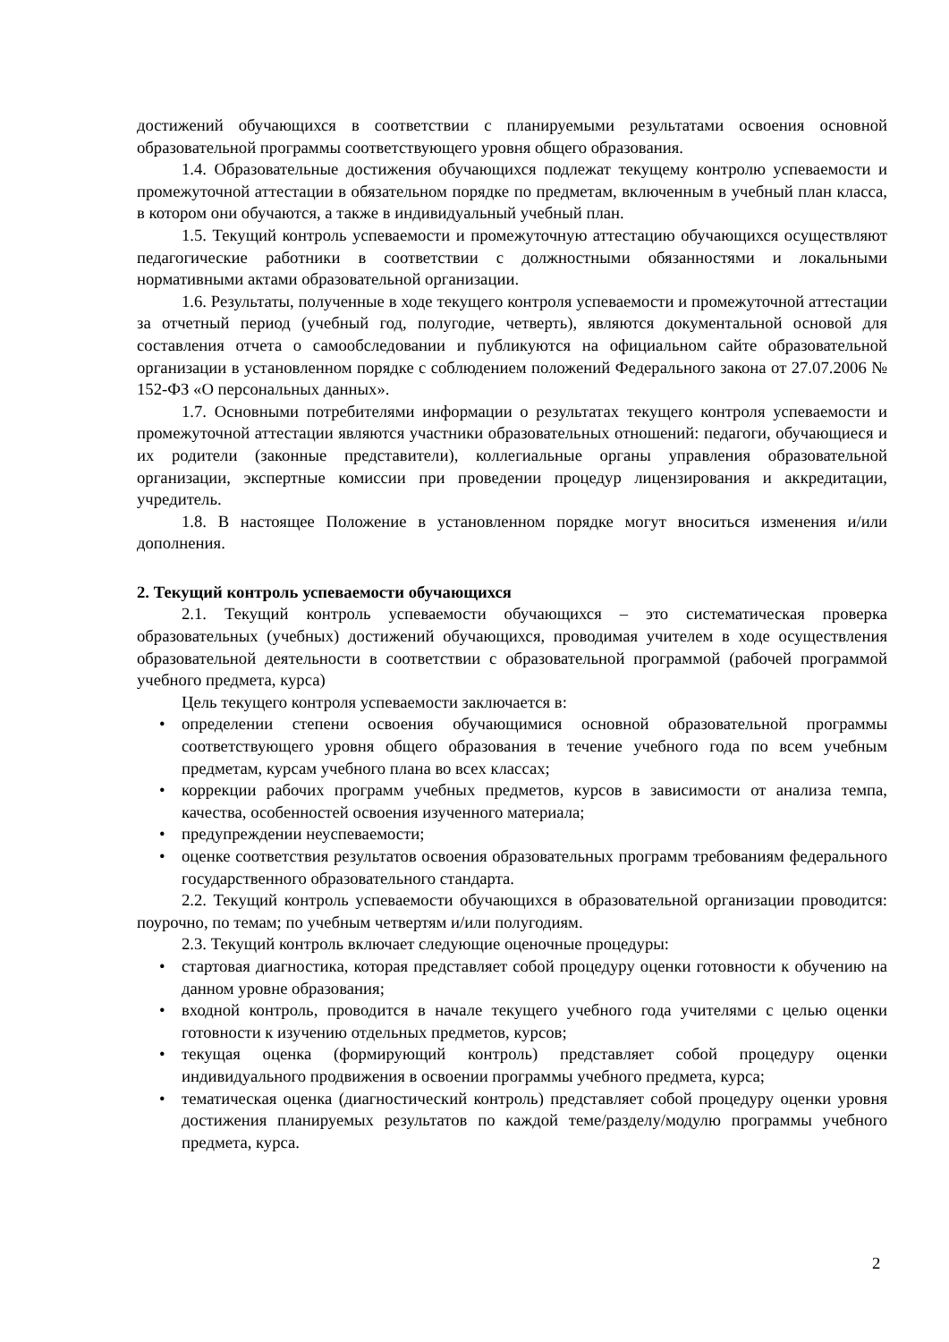достижений обучающихся в соответствии с планируемыми результатами освоения основной образовательной программы соответствующего уровня общего образования.
1.4. Образовательные достижения обучающихся подлежат текущему контролю успеваемости и промежуточной аттестации в обязательном порядке по предметам, включенным в учебный план класса, в котором они обучаются, а также в индивидуальный учебный план.
1.5. Текущий контроль успеваемости и промежуточную аттестацию обучающихся осуществляют педагогические работники в соответствии с должностными обязанностями и локальными нормативными актами образовательной организации.
1.6. Результаты, полученные в ходе текущего контроля успеваемости и промежуточной аттестации за отчетный период (учебный год, полугодие, четверть), являются документальной основой для составления отчета о самообследовании и публикуются на официальном сайте образовательной организации в установленном порядке с соблюдением положений Федерального закона от 27.07.2006 № 152-ФЗ «О персональных данных».
1.7. Основными потребителями информации о результатах текущего контроля успеваемости и промежуточной аттестации являются участники образовательных отношений: педагоги, обучающиеся и их родители (законные представители), коллегиальные органы управления образовательной организации, экспертные комиссии при проведении процедур лицензирования и аккредитации, учредитель.
1.8. В настоящее Положение в установленном порядке могут вноситься изменения и/или дополнения.
2. Текущий контроль успеваемости обучающихся
2.1. Текущий контроль успеваемости обучающихся – это систематическая проверка образовательных (учебных) достижений обучающихся, проводимая учителем в ходе осуществления образовательной деятельности в соответствии с образовательной программой (рабочей программой учебного предмета, курса)
Цель текущего контроля успеваемости заключается в:
• определении степени освоения обучающимися основной образовательной программы соответствующего уровня общего образования в течение учебного года по всем учебным предметам, курсам учебного плана во всех классах;
• коррекции рабочих программ учебных предметов, курсов в зависимости от анализа темпа, качества, особенностей освоения изученного материала;
• предупреждении неуспеваемости;
• оценке соответствия результатов освоения образовательных программ требованиям федерального государственного образовательного стандарта.
2.2. Текущий контроль успеваемости обучающихся в образовательной организации проводится: поурочно, по темам; по учебным четвертям и/или полугодиям.
2.3. Текущий контроль включает следующие оценочные процедуры:
• стартовая диагностика, которая представляет собой процедуру оценки готовности к обучению на данном уровне образования;
• входной контроль, проводится в начале текущего учебного года учителями с целью оценки готовности к изучению отдельных предметов, курсов;
• текущая оценка (формирующий контроль) представляет собой процедуру оценки индивидуального продвижения в освоении программы учебного предмета, курса;
• тематическая оценка (диагностический контроль) представляет собой процедуру оценки уровня достижения планируемых результатов по каждой теме/разделу/модулю программы учебного предмета, курса.
2